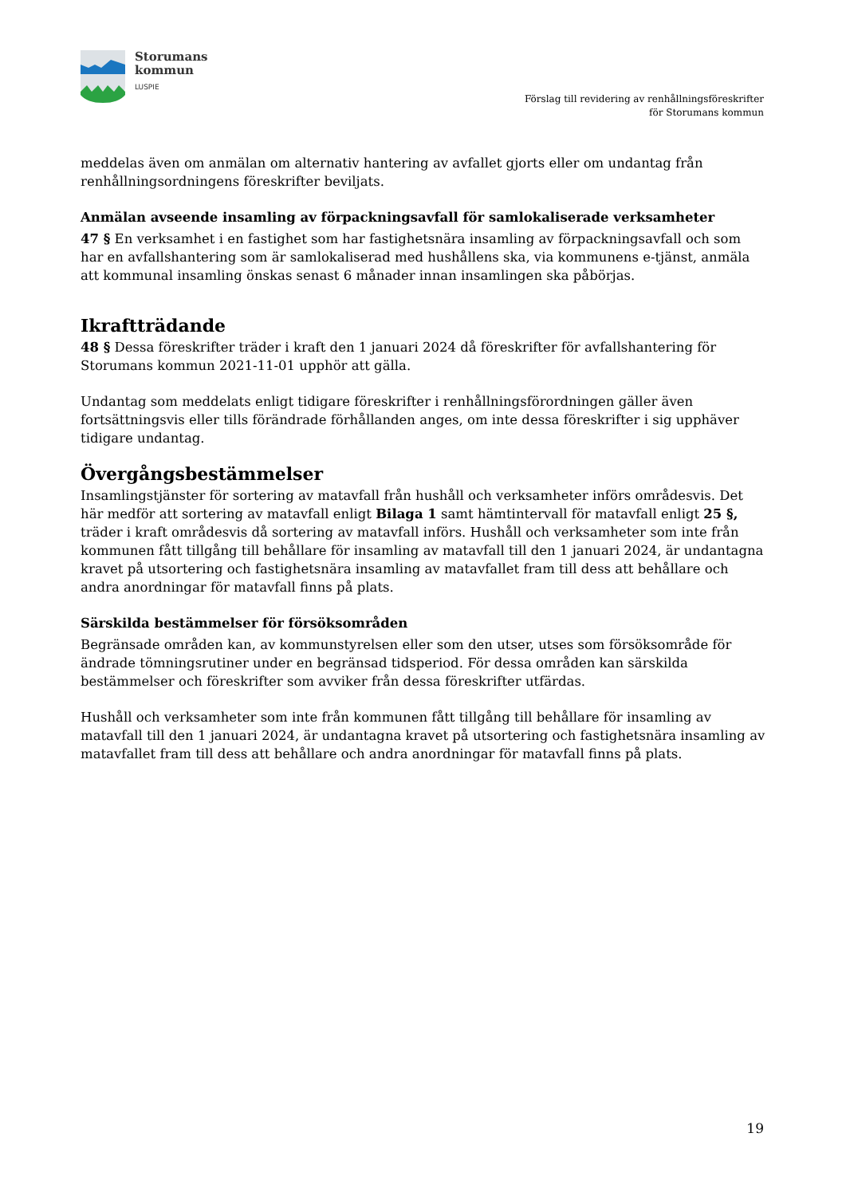Storumans
kommun
LUSPIE
Förslag till revidering av renhållningsföreskrifter
för Storumans kommun
meddelas även om anmälan om alternativ hantering av avfallet gjorts eller om undantag från renhållningsordningens föreskrifter beviljats.
Anmälan avseende insamling av förpackningsavfall för samlokaliserade verksamheter
47 § En verksamhet i en fastighet som har fastighetsnära insamling av förpackningsavfall och som har en avfallshantering som är samlokaliserad med hushållens ska, via kommunens e-tjänst, anmäla att kommunal insamling önskas senast 6 månader innan insamlingen ska påbörjas.
Ikraftträdande
48 § Dessa föreskrifter träder i kraft den 1 januari 2024 då föreskrifter för avfallshantering för Storumans kommun 2021-11-01 upphör att gälla.
Undantag som meddelats enligt tidigare föreskrifter i renhållningsförordningen gäller även fortsättningsvis eller tills förändrade förhållanden anges, om inte dessa föreskrifter i sig upphäver tidigare undantag.
Övergångsbestämmelser
Insamlingstjänster för sortering av matavfall från hushåll och verksamheter införs områdesvis. Det här medför att sortering av matavfall enligt Bilaga 1 samt hämtintervall för matavfall enligt 25 §, träder i kraft områdesvis då sortering av matavfall införs. Hushåll och verksamheter som inte från kommunen fått tillgång till behållare för insamling av matavfall till den 1 januari 2024, är undantagna kravet på utsortering och fastighetsnära insamling av matavfallet fram till dess att behållare och andra anordningar för matavfall finns på plats.
Särskilda bestämmelser för försöksområden
Begränsade områden kan, av kommunstyrelsen eller som den utser, utses som försöksområde för ändrade tömningsrutiner under en begränsad tidsperiod. För dessa områden kan särskilda bestämmelser och föreskrifter som avviker från dessa föreskrifter utfärdas.
Hushåll och verksamheter som inte från kommunen fått tillgång till behållare för insamling av matavfall till den 1 januari 2024, är undantagna kravet på utsortering och fastighetsnära insamling av matavfallet fram till dess att behållare och andra anordningar för matavfall finns på plats.
19